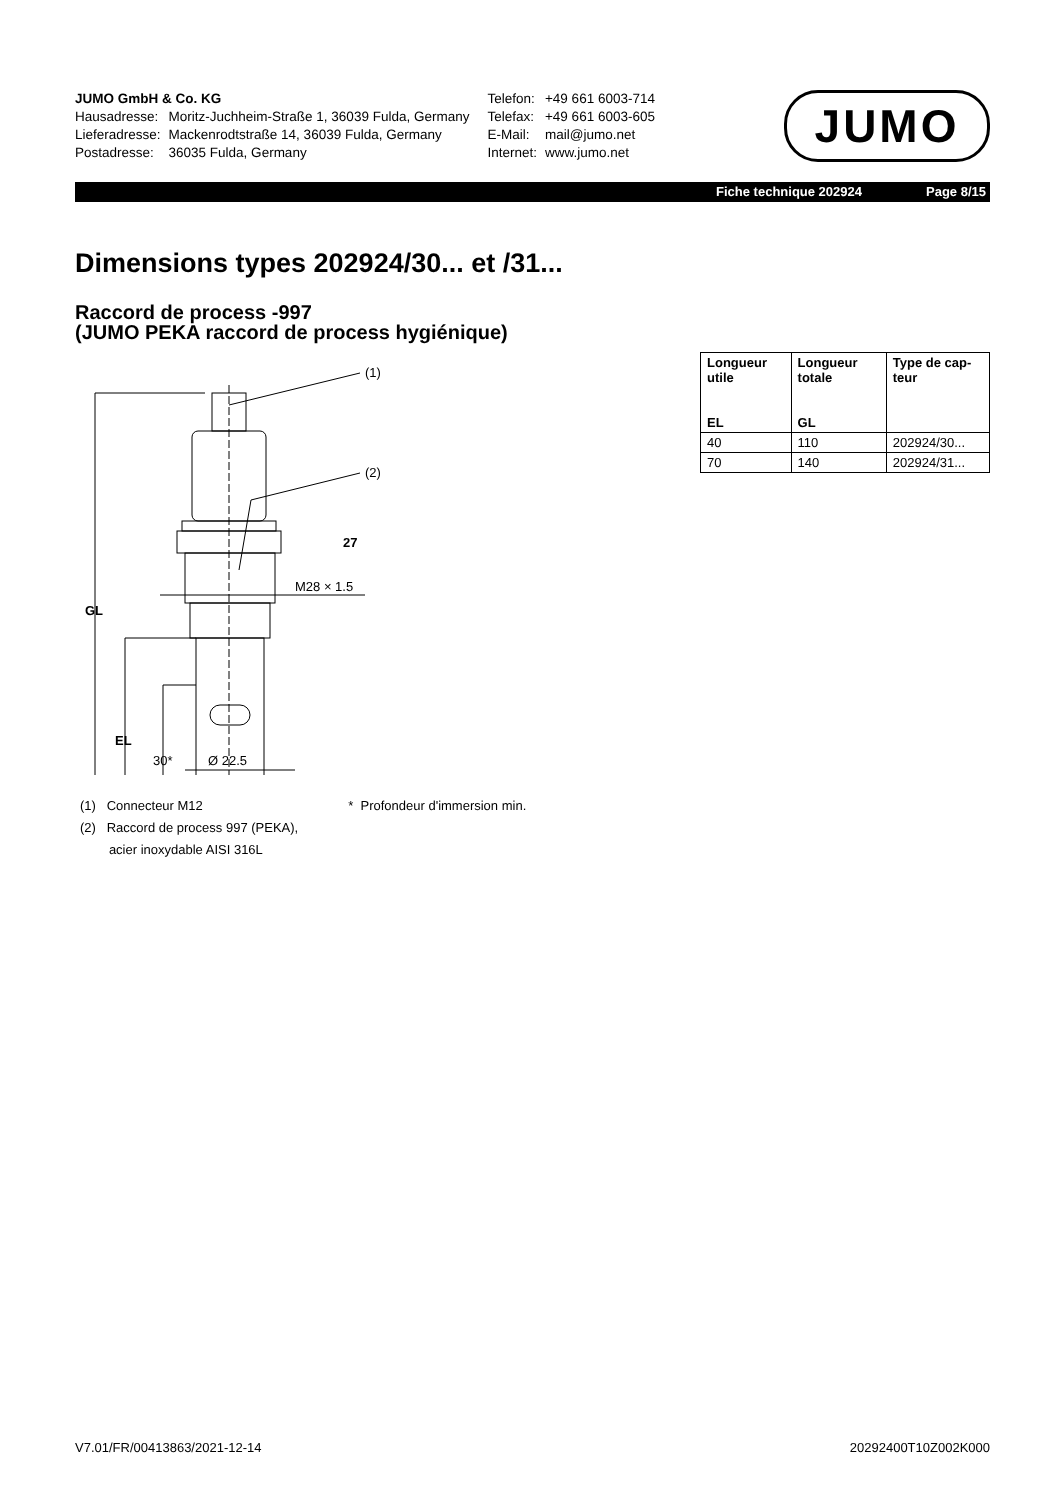| JUMO GmbH & Co. KG | |
| Hausadresse: | Moritz-Juchheim-Straße 1, 36039 Fulda, Germany |
| Lieferadresse: | Mackenrodtstraße 14, 36039 Fulda, Germany |
| Postadresse: | 36035 Fulda, Germany |
| Telefon: | +49 661 6003-714 |
| Telefax: | +49 661 6003-605 |
| E-Mail: | mail@jumo.net |
| Internet: | www.jumo.net |
JUMO
Fiche technique 202924 Page 8/15
Dimensions types 202924/30... et /31...
Raccord de process -997
(JUMO PEKA raccord de process hygiénique)
| Longueur utile EL | Longueur totale GL | Type de cap-teur |
| --- | --- | --- |
| 40 | 110 | 202924/30... |
| 70 | 140 | 202924/31... |
(1)
(2)
27
M28 × 1.5
Ø 22.5
GL
EL
30*
(1) Connecteur M12
(2) Raccord de process 997 (PEKA),
acier inoxydable AISI 316L
* Profondeur d'immersion min.
V7.01/FR/00413863/2021-12-14 20292400T10Z002K000